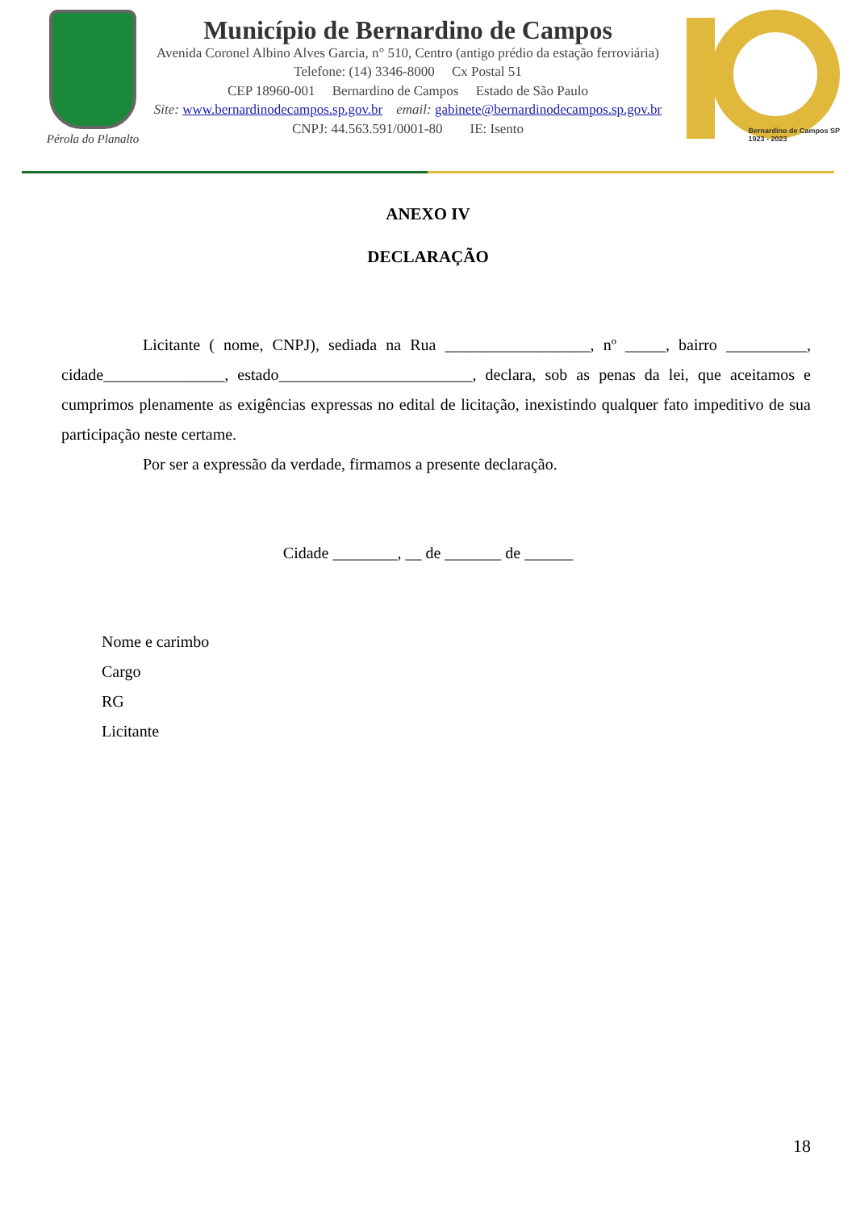Pérola do Planalto
Município de Bernardino de Campos
Avenida Coronel Albino Alves Garcia, n° 510, Centro (antigo prédio da estação ferroviária)
Telefone: (14) 3346-8000 Cx Postal 51
CEP 18960-001 Bernardino de Campos Estado de São Paulo
Site: www.bernardinodecampos.sp.gov.br email: gabinete@bernardinodecampos.sp.gov.br
CNPJ: 44.563.591/0001-80 IE: Isento
Bernardino de Campos SP
1923 - 2023
ANEXO IV
DECLARAÇÃO
Licitante ( nome, CNPJ), sediada na Rua __________________, nº _____, bairro __________, cidade_______________, estado________________________, declara, sob as penas da lei, que aceitamos e cumprimos plenamente as exigências expressas no edital de licitação, inexistindo qualquer fato impeditivo de sua participação neste certame.
Por ser a expressão da verdade, firmamos a presente declaração.
Cidade ________, __ de _______ de ______
Nome e carimbo
Cargo
RG
Licitante
18